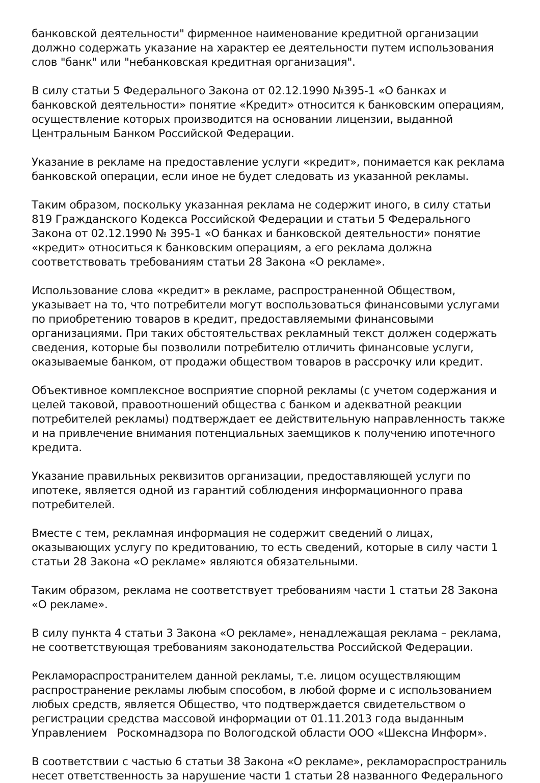банковской деятельности" фирменное наименование кредитной организации должно содержать указание на характер ее деятельности путем использования слов "банк" или "небанковская кредитная организация".
В силу статьи 5 Федерального Закона от 02.12.1990 №395-1 «О банках и банковской деятельности» понятие «Кредит» относится к банковским операциям, осуществление которых производится на основании лицензии, выданной Центральным Банком Российской Федерации.
Указание в рекламе на предоставление услуги «кредит», понимается как реклама банковской операции, если иное не будет следовать из указанной рекламы.
Таким образом, поскольку указанная реклама не содержит иного, в силу статьи 819 Гражданского Кодекса Российской Федерации и статьи 5 Федерального Закона от 02.12.1990 № 395-1 «О банках и банковской деятельности» понятие «кредит» относиться к банковским операциям, а его реклама должна соответствовать требованиям статьи 28 Закона «О рекламе».
Использование слова «кредит» в рекламе, распространенной Обществом, указывает на то, что потребители могут воспользоваться финансовыми услугами по приобретению товаров в кредит, предоставляемыми финансовыми организациями. При таких обстоятельствах рекламный текст должен содержать сведения, которые бы позволили потребителю отличить финансовые услуги, оказываемые банком, от продажи обществом товаров в рассрочку или кредит.
Объективное комплексное восприятие спорной рекламы (с учетом содержания и целей таковой, правоотношений общества с банком и адекватной реакции потребителей рекламы) подтверждает ее действительную направленность также и на привлечение внимания потенциальных заемщиков к получению ипотечного кредита.
Указание правильных реквизитов организации, предоставляющей услуги по ипотеке, является одной из гарантий соблюдения информационного права потребителей.
Вместе с тем, рекламная информация не содержит сведений о лицах, оказывающих услугу по кредитованию, то есть сведений, которые в силу части 1 статьи 28 Закона «О рекламе» являются обязательными.
Таким образом, реклама не соответствует требованиям части 1 статьи 28 Закона «О рекламе».
В силу пункта 4 статьи 3 Закона «О рекламе», ненадлежащая реклама – реклама, не соответствующая требованиям законодательства Российской Федерации.
Рекламораспространителем данной рекламы, т.е. лицом осуществляющим распространение рекламы любым способом, в любой форме и с использованием любых средств, является Общество, что подтверждается свидетельством о регистрации средства массовой информации от 01.11.2013 года выданным Управлением Роскомнадзора по Вологодской области ООО «Шексна Информ».
В соответствии с частью 6 статьи 38 Закона «О рекламе», рекламораспространиль несет ответственность за нарушение части 1 статьи 28 названного Федерального